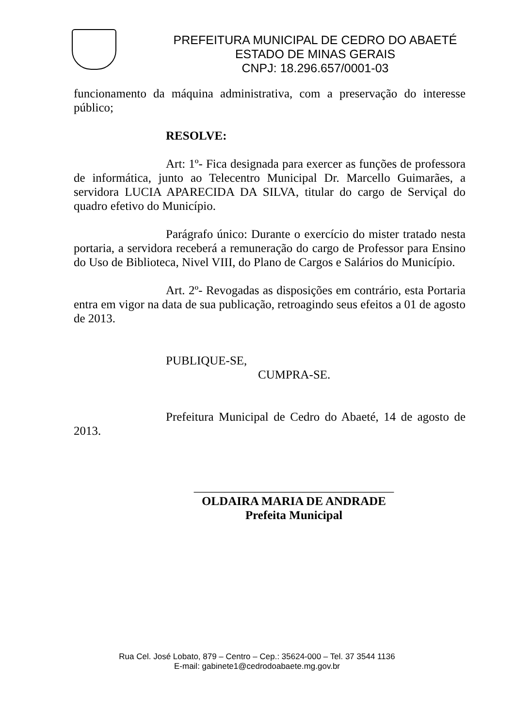PREFEITURA MUNICIPAL DE CEDRO DO ABAETÉ
ESTADO DE MINAS GERAIS
CNPJ: 18.296.657/0001-03
funcionamento da máquina administrativa, com a preservação do interesse público;
RESOLVE:
Art: 1º- Fica designada para exercer as funções de professora de informática, junto ao Telecentro Municipal Dr. Marcello Guimarães, a servidora LUCIA APARECIDA DA SILVA, titular do cargo de Serviçal do quadro efetivo do Município.
Parágrafo único: Durante o exercício do mister tratado nesta portaria, a servidora receberá a remuneração do cargo de Professor para Ensino do Uso de Biblioteca, Nivel VIII, do Plano de Cargos e Salários do Município.
Art. 2º- Revogadas as disposições em contrário, esta Portaria entra em vigor na data de sua publicação, retroagindo seus efeitos a 01 de agosto de 2013.
PUBLIQUE-SE,
CUMPRA-SE.
Prefeitura Municipal de Cedro do Abaeté, 14 de agosto de 2013.
_________________________________
OLDAIRA MARIA DE ANDRADE
Prefeita Municipal
Rua Cel. José Lobato, 879 – Centro – Cep.: 35624-000 – Tel. 37 3544 1136
E-mail: gabinete1@cedrodoabaete.mg.gov.br